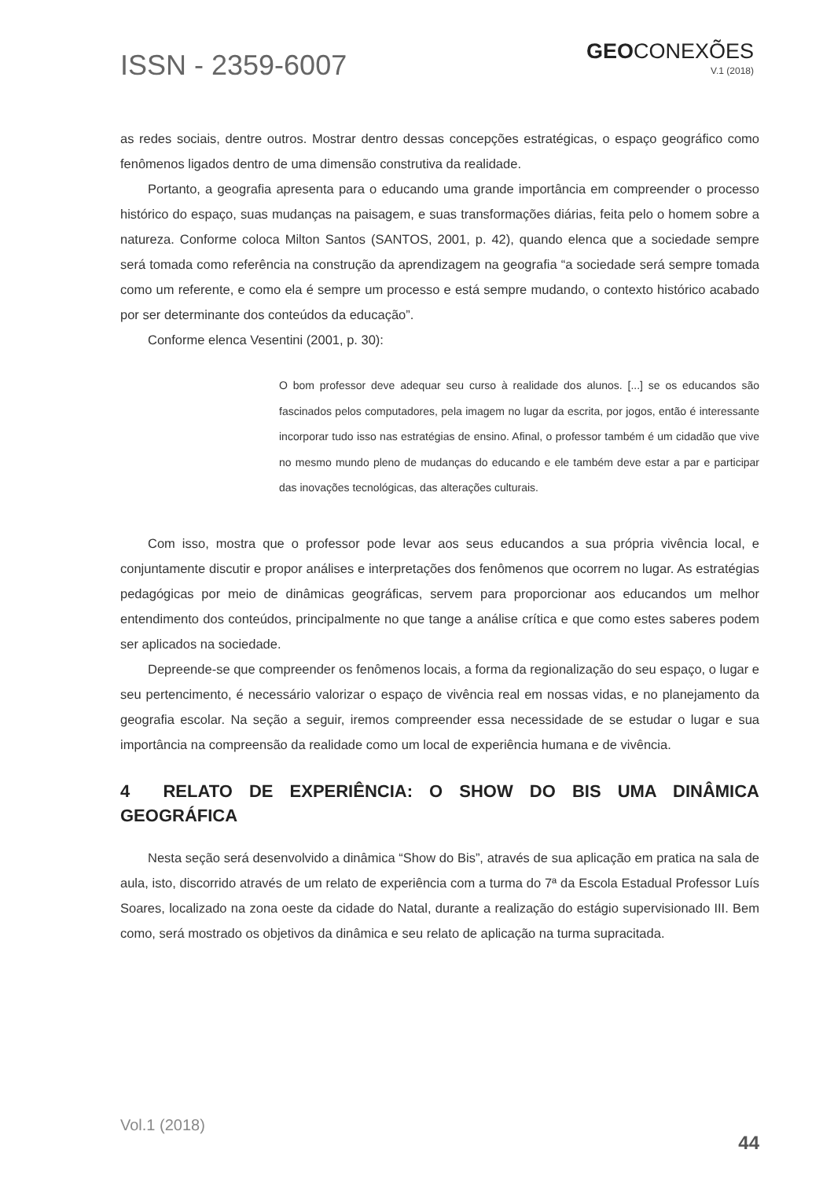ISSN - 2359-6007
GEOCONEXÕES
V.1 (2018)
as redes sociais, dentre outros. Mostrar dentro dessas concepções estratégicas, o espaço geográfico como fenômenos ligados dentro de uma dimensão construtiva da realidade.
Portanto, a geografia apresenta para o educando uma grande importância em compreender o processo histórico do espaço, suas mudanças na paisagem, e suas transformações diárias, feita pelo o homem sobre a natureza. Conforme coloca Milton Santos (SANTOS, 2001, p. 42), quando elenca que a sociedade sempre será tomada como referência na construção da aprendizagem na geografia “a sociedade será sempre tomada como um referente, e como ela é sempre um processo e está sempre mudando, o contexto histórico acabado por ser determinante dos conteúdos da educação”.
Conforme elenca Vesentini (2001, p. 30):
O bom professor deve adequar seu curso à realidade dos alunos. [...] se os educandos são fascinados pelos computadores, pela imagem no lugar da escrita, por jogos, então é interessante incorporar tudo isso nas estratégias de ensino. Afinal, o professor também é um cidadão que vive no mesmo mundo pleno de mudanças do educando e ele também deve estar a par e participar das inovações tecnológicas, das alterações culturais.
Com isso, mostra que o professor pode levar aos seus educandos a sua própria vivência local, e conjuntamente discutir e propor análises e interpretações dos fenômenos que ocorrem no lugar. As estratégias pedagógicas por meio de dinâmicas geográficas, servem para proporcionar aos educandos um melhor entendimento dos conteúdos, principalmente no que tange a análise crítica e que como estes saberes podem ser aplicados na sociedade.
Depreende-se que compreender os fenômenos locais, a forma da regionalização do seu espaço, o lugar e seu pertencimento, é necessário valorizar o espaço de vivência real em nossas vidas, e no planejamento da geografia escolar. Na seção a seguir, iremos compreender essa necessidade de se estudar o lugar e sua importância na compreensão da realidade como um local de experiência humana e de vivência.
4 RELATO DE EXPERIÊNCIA: O SHOW DO BIS UMA DINÂMICA GEOGRÁFICA
Nesta seção será desenvolvido a dinâmica “Show do Bis”, através de sua aplicação em pratica na sala de aula, isto, discorrido através de um relato de experiência com a turma do 7ª da Escola Estadual Professor Luís Soares, localizado na zona oeste da cidade do Natal, durante a realização do estágio supervisionado III. Bem como, será mostrado os objetivos da dinâmica e seu relato de aplicação na turma supracitada.
Vol.1 (2018)
44